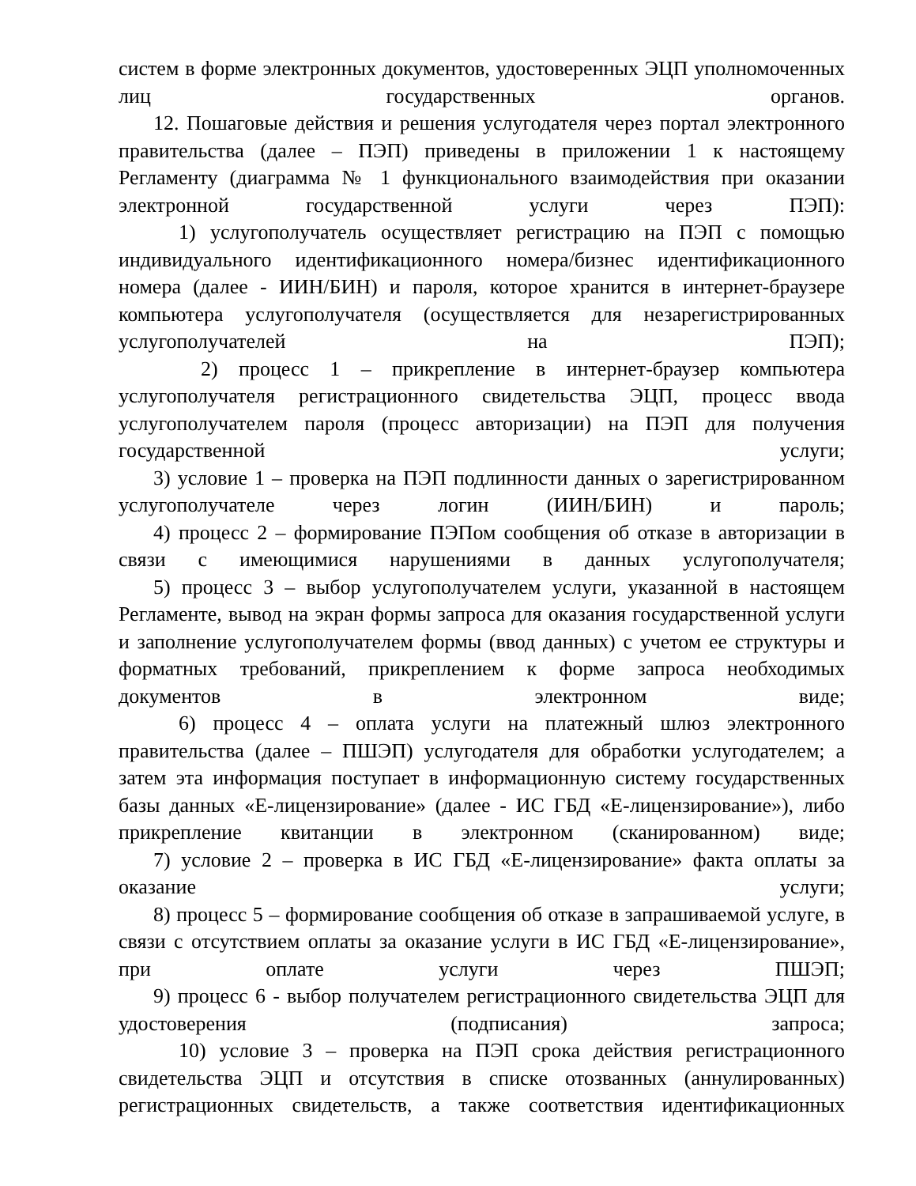систем в форме электронных документов, удостоверенных ЭЦП уполномоченных лиц государственных органов.
12. Пошаговые действия и решения услугодателя через портал электронного правительства (далее – ПЭП) приведены в приложении 1 к настоящему Регламенту (диаграмма № 1 функционального взаимодействия при оказании электронной государственной услуги через ПЭП):
1) услугополучатель осуществляет регистрацию на ПЭП с помощью индивидуального идентификационного номера/бизнес идентификационного номера (далее - ИИН/БИН) и пароля, которое хранится в интернет-браузере компьютера услугополучателя (осуществляется для незарегистрированных услугополучателей на ПЭП);
2) процесс 1 – прикрепление в интернет-браузер компьютера услугополучателя регистрационного свидетельства ЭЦП, процесс ввода услугополучателем пароля (процесс авторизации) на ПЭП для получения государственной услуги;
3) условие 1 – проверка на ПЭП подлинности данных о зарегистрированном услугополучателе через логин (ИИН/БИН) и пароль;
4) процесс 2 – формирование ПЭПом сообщения об отказе в авторизации в связи с имеющимися нарушениями в данных услугополучателя;
5) процесс 3 – выбор услугополучателем услуги, указанной в настоящем Регламенте, вывод на экран формы запроса для оказания государственной услуги и заполнение услугополучателем формы (ввод данных) с учетом ее структуры и форматных требований, прикреплением к форме запроса необходимых документов в электронном виде;
6) процесс 4 – оплата услуги на платежный шлюз электронного правительства (далее – ПШЭП) услугодателя для обработки услугодателем; а затем эта информация поступает в информационную систему государственных базы данных «Е-лицензирование» (далее - ИС ГБД «Е-лицензирование»), либо прикрепление квитанции в электронном (сканированном) виде;
7) условие 2 – проверка в ИС ГБД «Е-лицензирование» факта оплаты за оказание услуги;
8) процесс 5 – формирование сообщения об отказе в запрашиваемой услуге, в связи с отсутствием оплаты за оказание услуги в ИС ГБД «Е-лицензирование», при оплате услуги через ПШЭП;
9) процесс 6 - выбор получателем регистрационного свидетельства ЭЦП для удостоверения (подписания) запроса;
10) условие 3 – проверка на ПЭП срока действия регистрационного свидетельства ЭЦП и отсутствия в списке отозванных (аннулированных) регистрационных свидетельств, а также соответствия идентификационных